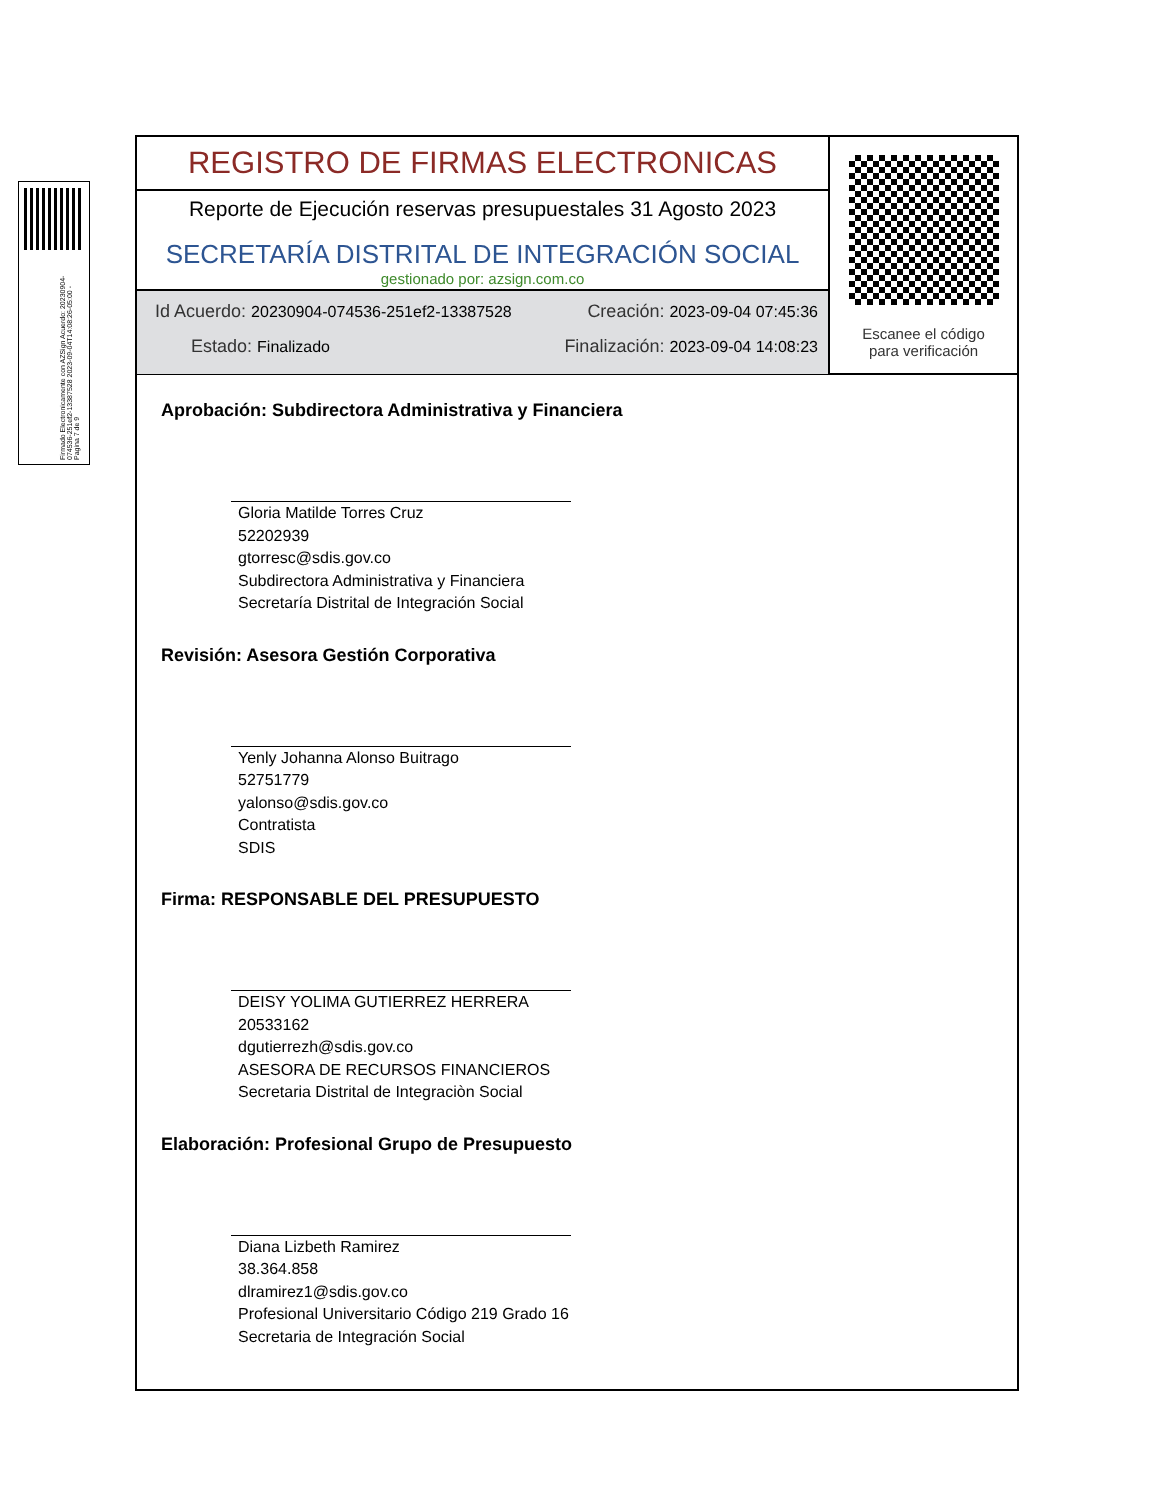Firmado Electronicamente con AZSign Acuerdo: 20230904-074536-251ef2-13387528 2023-09-04T14:08:26-05:00 - Pagina 7 de 9
REGISTRO DE FIRMAS ELECTRONICAS
Reporte de Ejecución reservas presupuestales 31 Agosto 2023
SECRETARÍA DISTRITAL DE INTEGRACIÓN SOCIAL
gestionado por: azsign.com.co
Id Acuerdo: 20230904-074536-251ef2-13387528 Creación: 2023-09-04 07:45:36
Estado: Finalizado Finalización: 2023-09-04 14:08:23
Escanee el código
para verificación
Aprobación: Subdirectora Administrativa y Financiera
Gloria Matilde Torres Cruz
52202939
gtorresc@sdis.gov.co
Subdirectora Administrativa y Financiera
Secretaría Distrital de Integración Social
Revisión: Asesora Gestión Corporativa
Yenly Johanna Alonso Buitrago
52751779
yalonso@sdis.gov.co
Contratista
SDIS
Firma: RESPONSABLE DEL PRESUPUESTO
DEISY YOLIMA GUTIERREZ HERRERA
20533162
dgutierrezh@sdis.gov.co
ASESORA DE RECURSOS FINANCIEROS
Secretaria Distrital de Integraciòn Social
Elaboración: Profesional Grupo de Presupuesto
Diana Lizbeth Ramirez
38.364.858
dlramirez1@sdis.gov.co
Profesional Universitario Código 219 Grado 16
Secretaria de Integración Social